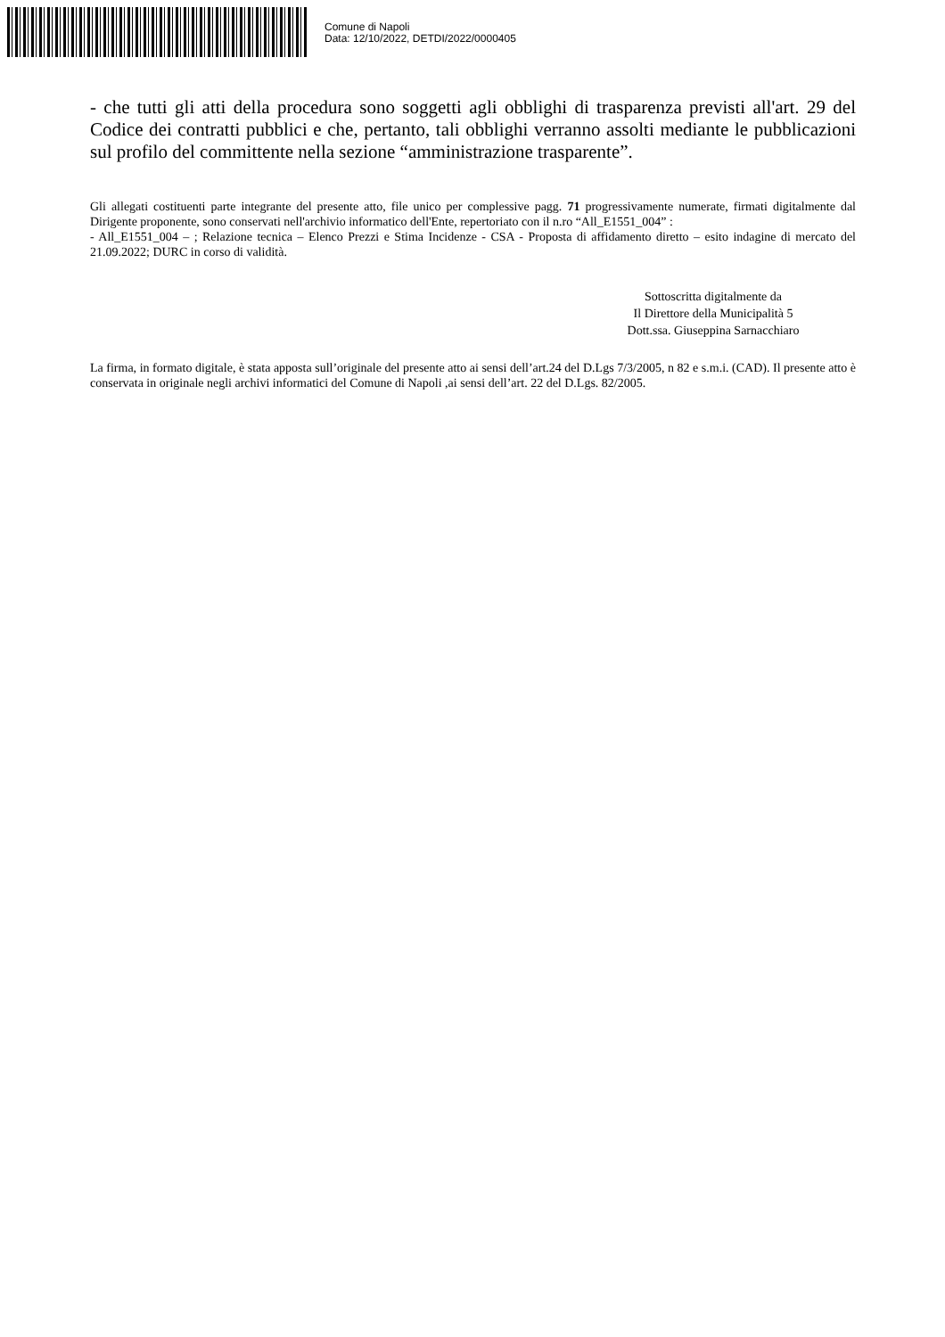Comune di Napoli
Data: 12/10/2022, DETDI/2022/0000405
- che tutti gli atti della procedura sono soggetti agli obblighi di trasparenza previsti all'art. 29 del Codice dei contratti pubblici e che, pertanto, tali obblighi verranno assolti mediante le pubblicazioni sul profilo del committente nella sezione “amministrazione trasparente”.
Gli allegati costituenti parte integrante del presente atto, file unico per complessive pagg. 71 progressivamente numerate, firmati digitalmente dal Dirigente proponente, sono conservati nell'archivio informatico dell'Ente, repertoriato con il n.ro “All_E1551_004” :
- All_E1551_004 – ; Relazione tecnica – Elenco Prezzi e Stima Incidenze - CSA - Proposta di affidamento diretto – esito indagine di mercato del 21.09.2022; DURC in corso di validità.
Sottoscritta digitalmente da
Il Direttore della Municipalità 5
Dott.ssa. Giuseppina Sarnacchiaro
La firma, in formato digitale, è stata apposta sull’originale del presente atto ai sensi dell’art.24 del D.Lgs 7/3/2005, n 82 e s.m.i. (CAD). Il presente atto è conservata in originale negli archivi informatici del Comune di Napoli ,ai sensi dell’art. 22 del D.Lgs. 82/2005.